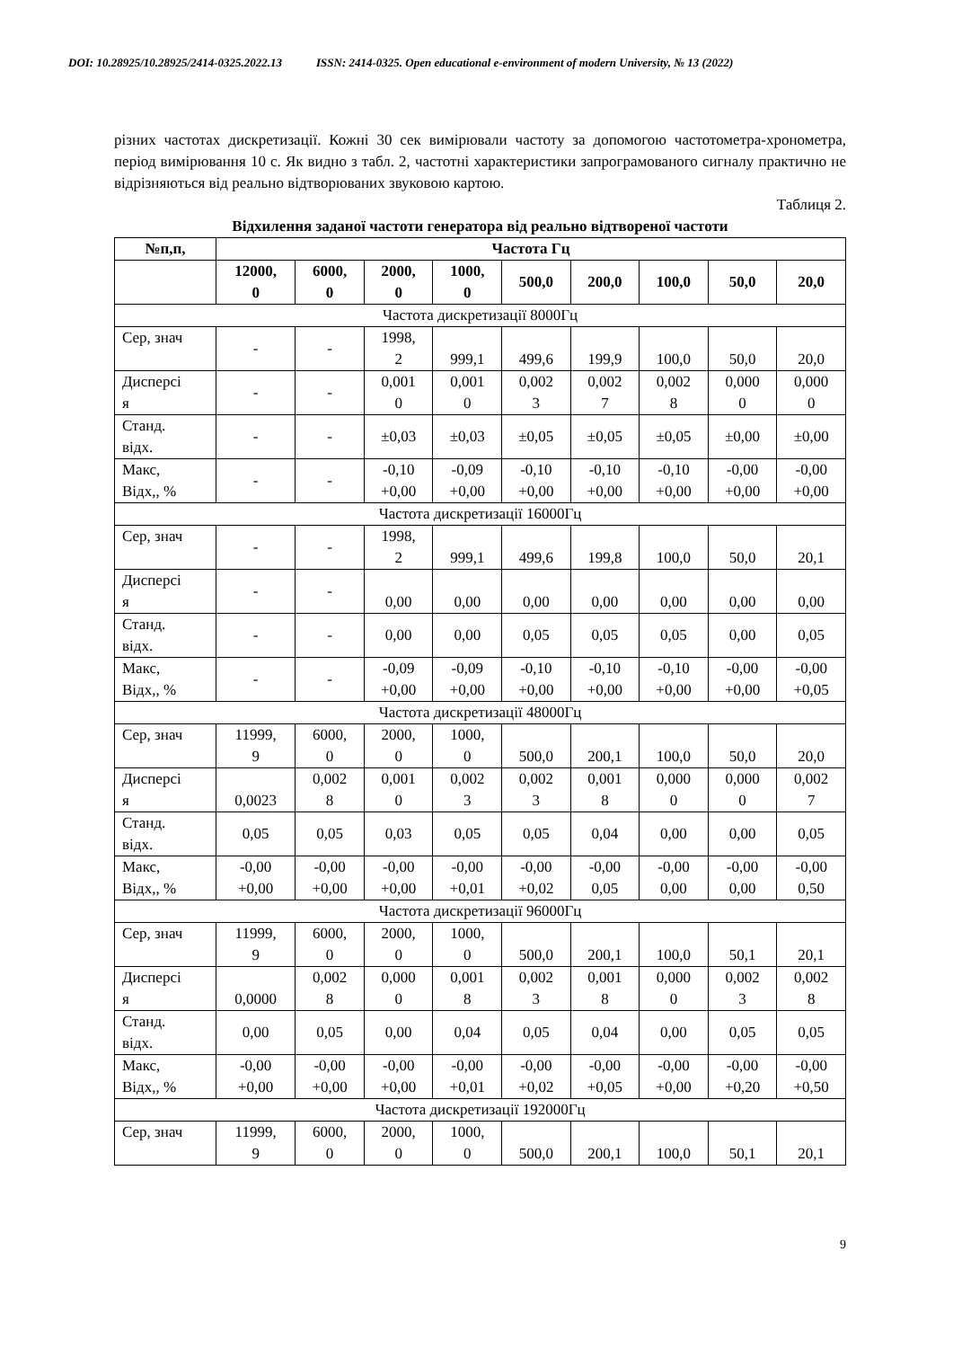DOI: 10.28925/10.28925/2414-0325.2022.13 ISSN: 2414-0325. Open educational e-environment of modern University, № 13 (2022)
різних частотах дискретизації. Кожні 30 сек вимірювали частоту за допомогою частотометра-хронометра, період вимірювання 10 с. Як видно з табл. 2, частотні характеристики запрограмованого сигналу практично не відрізняються від реально відтворюваних звуковою картою.
Таблиця 2.
Відхилення заданої частоти генератора від реально відтвореної частоти
| №п,п, | Частота Гц | | | | | | | | |
| --- | --- | --- | --- | --- | --- | --- | --- | --- | --- |
| | 12000, 0 | 6000, 0 | 2000, 0 | 1000, 0 | 500,0 | 200,0 | 100,0 | 50,0 | 20,0 |
| Частота дискретизації 8000Гц | | | | | | | | | |
| Сер, знач | - | - | 1998, 2 | 999,1 | 499,6 | 199,9 | 100,0 | 50,0 | 20,0 |
| Дисперсі я | - | - | 0,001 0 | 0,001 0 | 0,002 3 | 0,002 7 | 0,002 8 | 0,000 0 | 0,000 0 |
| Станд. відх. | - | - | ±0,03 | ±0,03 | ±0,05 | ±0,05 | ±0,05 | ±0,00 | ±0,00 |
| Макс, Відх,, % | - | - | -0,10 +0,00 | -0,09 +0,00 | -0,10 +0,00 | -0,10 +0,00 | -0,10 +0,00 | -0,00 +0,00 | -0,00 +0,00 |
| Частота дискретизації 16000Гц | | | | | | | | | |
| Сер, знач | - | - | 1998, 2 | 999,1 | 499,6 | 199,8 | 100,0 | 50,0 | 20,1 |
| Дисперсі я | - | - | 0,00 | 0,00 | 0,00 | 0,00 | 0,00 | 0,00 | 0,00 |
| Станд. відх. | - | - | 0,00 | 0,00 | 0,05 | 0,05 | 0,05 | 0,00 | 0,05 |
| Макс, Відх,, % | - | - | -0,09 +0,00 | -0,09 +0,00 | -0,10 +0,00 | -0,10 +0,00 | -0,10 +0,00 | -0,00 +0,00 | -0,00 +0,05 |
| Частота дискретизації 48000Гц | | | | | | | | | |
| Сер, знач | 11999, 9 | 6000, 0 | 2000, 0 | 1000, 0 | 500,0 | 200,1 | 100,0 | 50,0 | 20,0 |
| Дисперсі я | 0,0023 | 0,002 8 | 0,001 0 | 0,002 3 | 0,002 3 | 0,001 8 | 0,000 0 | 0,000 0 | 0,002 7 |
| Станд. відх. | 0,05 | 0,05 | 0,03 | 0,05 | 0,05 | 0,04 | 0,00 | 0,00 | 0,05 |
| Макс, Відх,, % | -0,00 +0,00 | -0,00 +0,00 | -0,00 +0,00 | -0,00 +0,01 | -0,00 +0,02 | -0,00 0,05 | -0,00 0,00 | -0,00 0,00 | -0,00 0,50 |
| Частота дискретизації 96000Гц | | | | | | | | | |
| Сер, знач | 11999, 9 | 6000, 0 | 2000, 0 | 1000, 0 | 500,0 | 200,1 | 100,0 | 50,1 | 20,1 |
| Дисперсі я | 0,0000 | 0,002 8 | 0,000 0 | 0,001 8 | 0,002 3 | 0,001 8 | 0,000 0 | 0,002 3 | 0,002 8 |
| Станд. відх. | 0,00 | 0,05 | 0,00 | 0,04 | 0,05 | 0,04 | 0,00 | 0,05 | 0,05 |
| Макс, Відх,, % | -0,00 +0,00 | -0,00 +0,00 | -0,00 +0,00 | -0,00 +0,01 | -0,00 +0,02 | -0,00 +0,05 | -0,00 +0,00 | -0,00 +0,20 | -0,00 +0,50 |
| Частота дискретизації 192000Гц | | | | | | | | | |
| Сер, знач | 11999, 9 | 6000, 0 | 2000, 0 | 1000, 0 | 500,0 | 200,1 | 100,0 | 50,1 | 20,1 |
9